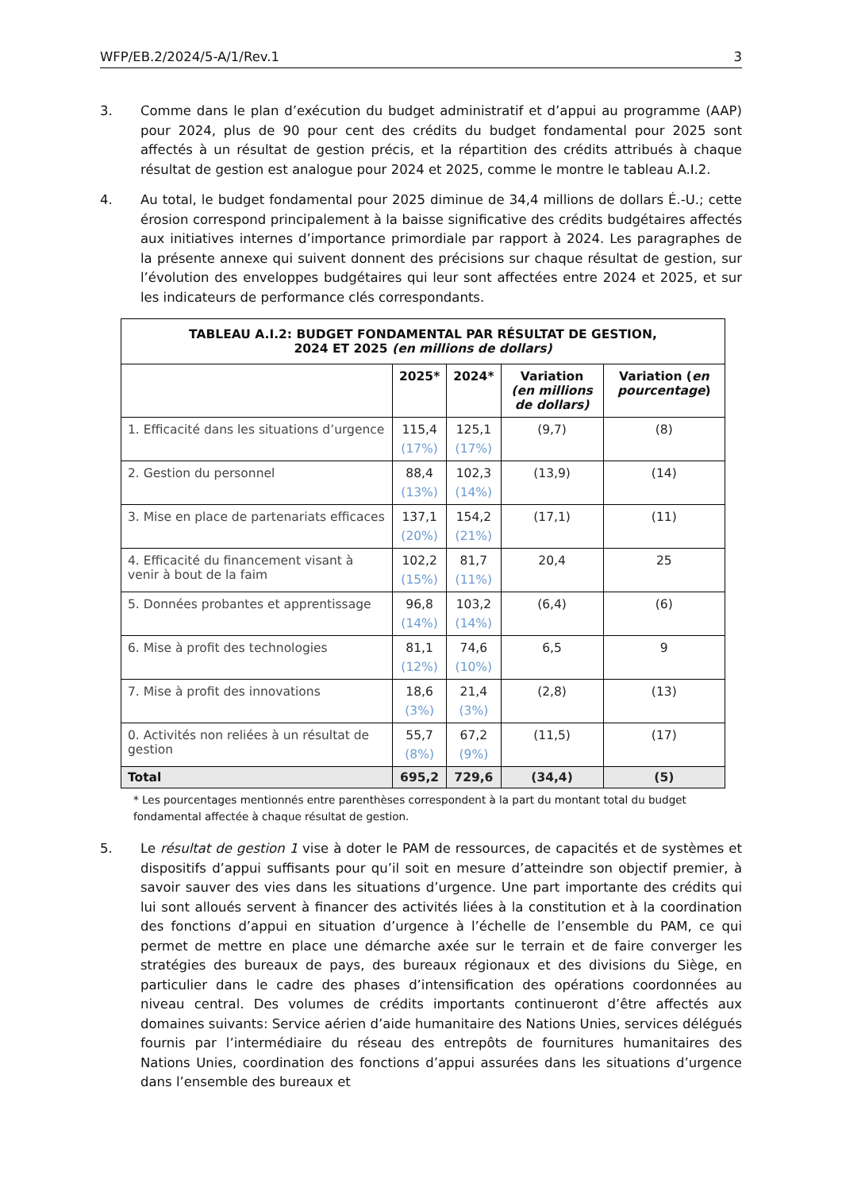WFP/EB.2/2024/5-A/1/Rev.1 3
3. Comme dans le plan d’exécution du budget administratif et d’appui au programme (AAP) pour 2024, plus de 90 pour cent des crédits du budget fondamental pour 2025 sont affectés à un résultat de gestion précis, et la répartition des crédits attribués à chaque résultat de gestion est analogue pour 2024 et 2025, comme le montre le tableau A.I.2.
4. Au total, le budget fondamental pour 2025 diminue de 34,4 millions de dollars É.-U.; cette érosion correspond principalement à la baisse significative des crédits budgétaires affectés aux initiatives internes d’importance primordiale par rapport à 2024. Les paragraphes de la présente annexe qui suivent donnent des précisions sur chaque résultat de gestion, sur l’évolution des enveloppes budgétaires qui leur sont affectées entre 2024 et 2025, et sur les indicateurs de performance clés correspondants.
| TABLEAU A.I.2: BUDGET FONDAMENTAL PAR RÉSULTAT DE GESTION, 2024 ET 2025 (en millions de dollars) | | | | |
| --- | --- | --- | --- | --- |
| | 2025* | 2024* | Variation (en millions de dollars) | Variation ( en pourcentage ) |
| 1. Efficacité dans les situations d’urgence | 115,4 (17%) | 125,1 (17%) | (9,7) | (8) |
| 2. Gestion du personnel | 88,4 (13%) | 102,3 (14%) | (13,9) | (14) |
| 3. Mise en place de partenariats efficaces | 137,1 (20%) | 154,2 (21%) | (17,1) | (11) |
| 4. Efficacité du financement visant à venir à bout de la faim | 102,2 (15%) | 81,7 (11%) | 20,4 | 25 |
| 5. Données probantes et apprentissage | 96,8 (14%) | 103,2 (14%) | (6,4) | (6) |
| 6. Mise à profit des technologies | 81,1 (12%) | 74,6 (10%) | 6,5 | 9 |
| 7. Mise à profit des innovations | 18,6 (3%) | 21,4 (3%) | (2,8) | (13) |
| 0. Activités non reliées à un résultat de gestion | 55,7 (8%) | 67,2 (9%) | (11,5) | (17) |
| Total | 695,2 | 729,6 | (34,4) | (5) |
* Les pourcentages mentionnés entre parenthèses correspondent à la part du montant total du budget fondamental affectée à chaque résultat de gestion.
5. Le résultat de gestion 1 vise à doter le PAM de ressources, de capacités et de systèmes et dispositifs d’appui suffisants pour qu’il soit en mesure d’atteindre son objectif premier, à savoir sauver des vies dans les situations d’urgence. Une part importante des crédits qui lui sont alloués servent à financer des activités liées à la constitution et à la coordination des fonctions d’appui en situation d’urgence à l’échelle de l’ensemble du PAM, ce qui permet de mettre en place une démarche axée sur le terrain et de faire converger les stratégies des bureaux de pays, des bureaux régionaux et des divisions du Siège, en particulier dans le cadre des phases d’intensification des opérations coordonnées au niveau central. Des volumes de crédits importants continueront d’être affectés aux domaines suivants: Service aérien d’aide humanitaire des Nations Unies, services délégués fournis par l’intermédiaire du réseau des entrepôts de fournitures humanitaires des Nations Unies, coordination des fonctions d’appui assurées dans les situations d’urgence dans l’ensemble des bureaux et